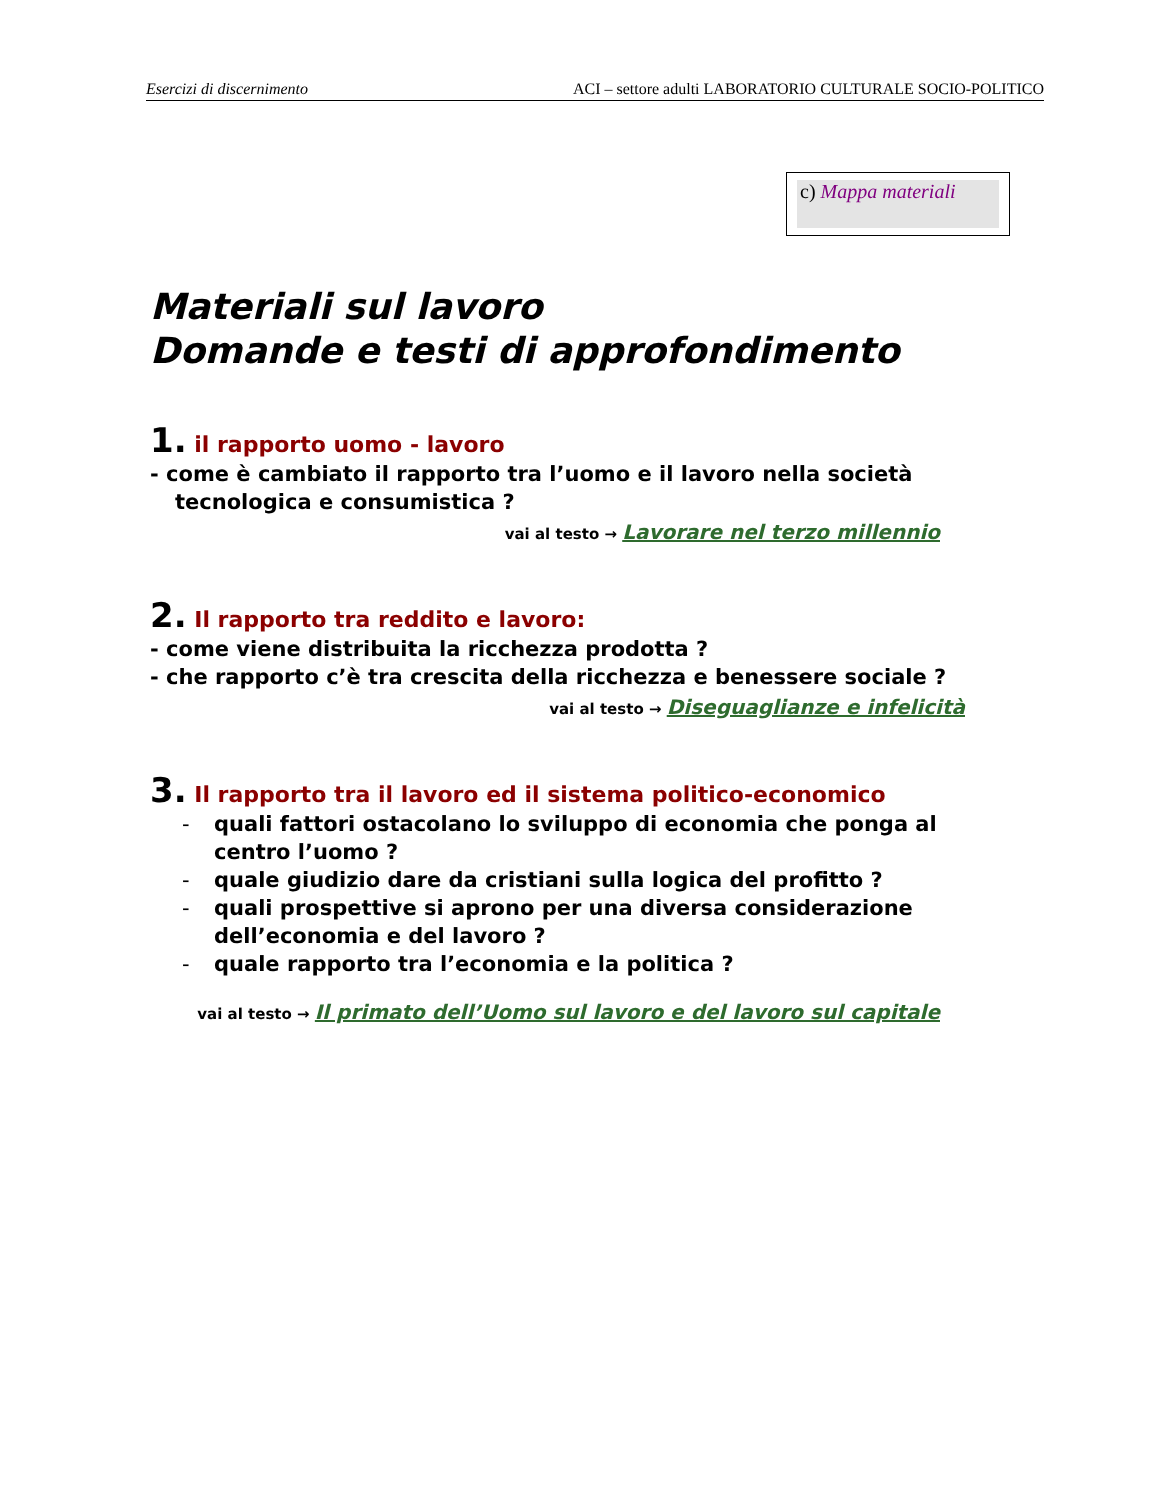Esercizi di discernimento ACI – settore adulti LABORATORIO CULTURALE SOCIO-POLITICO
c) Mappa materiali
Materiali sul lavoro
Domande e testi di approfondimento
1. il rapporto uomo - lavoro
- come è cambiato il rapporto tra l’uomo e il lavoro nella società
tecnologica e consumistica ?
vai al testo → Lavorare nel terzo millennio
2. Il rapporto tra reddito e lavoro:
- come viene distribuita la ricchezza prodotta ?
- che rapporto c’è tra crescita della ricchezza e benessere sociale ?
vai al testo → Diseguaglianze e infelicità
3. Il rapporto tra il lavoro ed il sistema politico-economico
- quali fattori ostacolano lo sviluppo di economia che ponga al centro l’uomo ?
- quale giudizio dare da cristiani sulla logica del profitto ?
- quali prospettive si aprono per una diversa considerazione dell’economia e del lavoro ?
- quale rapporto tra l’economia e la politica ?
vai al testo → Il primato dell’Uomo sul lavoro e del lavoro sul capitale